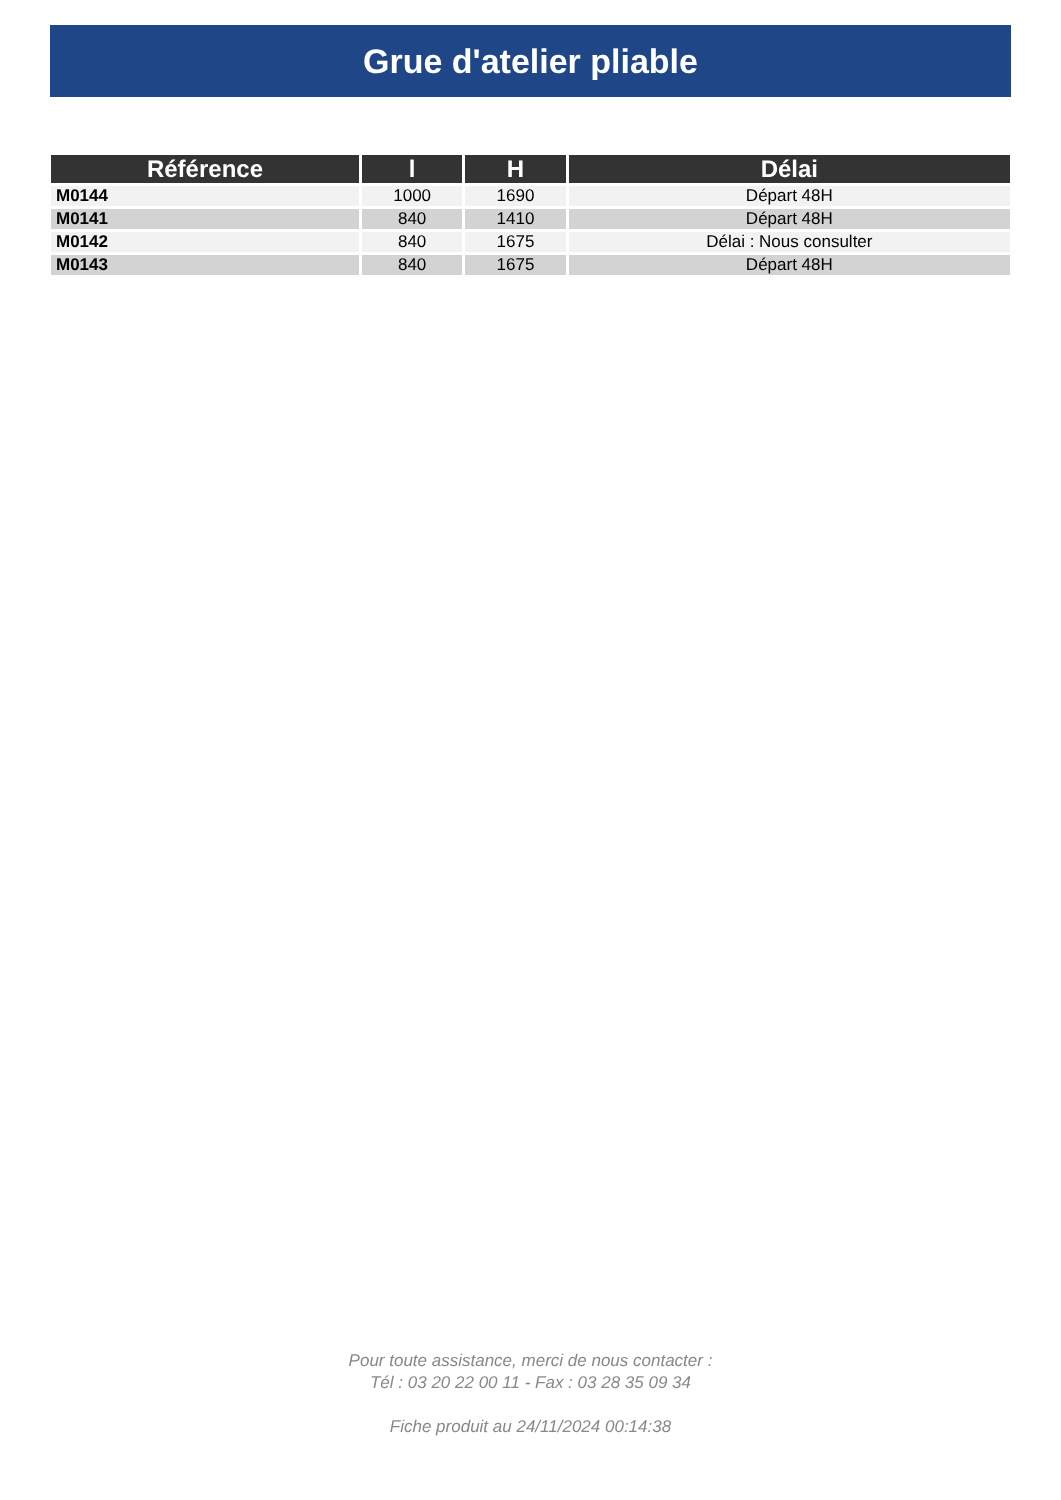Grue d'atelier pliable
| Référence | l | H | Délai |
| --- | --- | --- | --- |
| M0144 | 1000 | 1690 | Départ 48H |
| M0141 | 840 | 1410 | Départ 48H |
| M0142 | 840 | 1675 | Délai : Nous consulter |
| M0143 | 840 | 1675 | Départ 48H |
Pour toute assistance, merci de nous contacter :
Tél : 03 20 22 00 11 - Fax : 03 28 35 09 34
Fiche produit au 24/11/2024 00:14:38